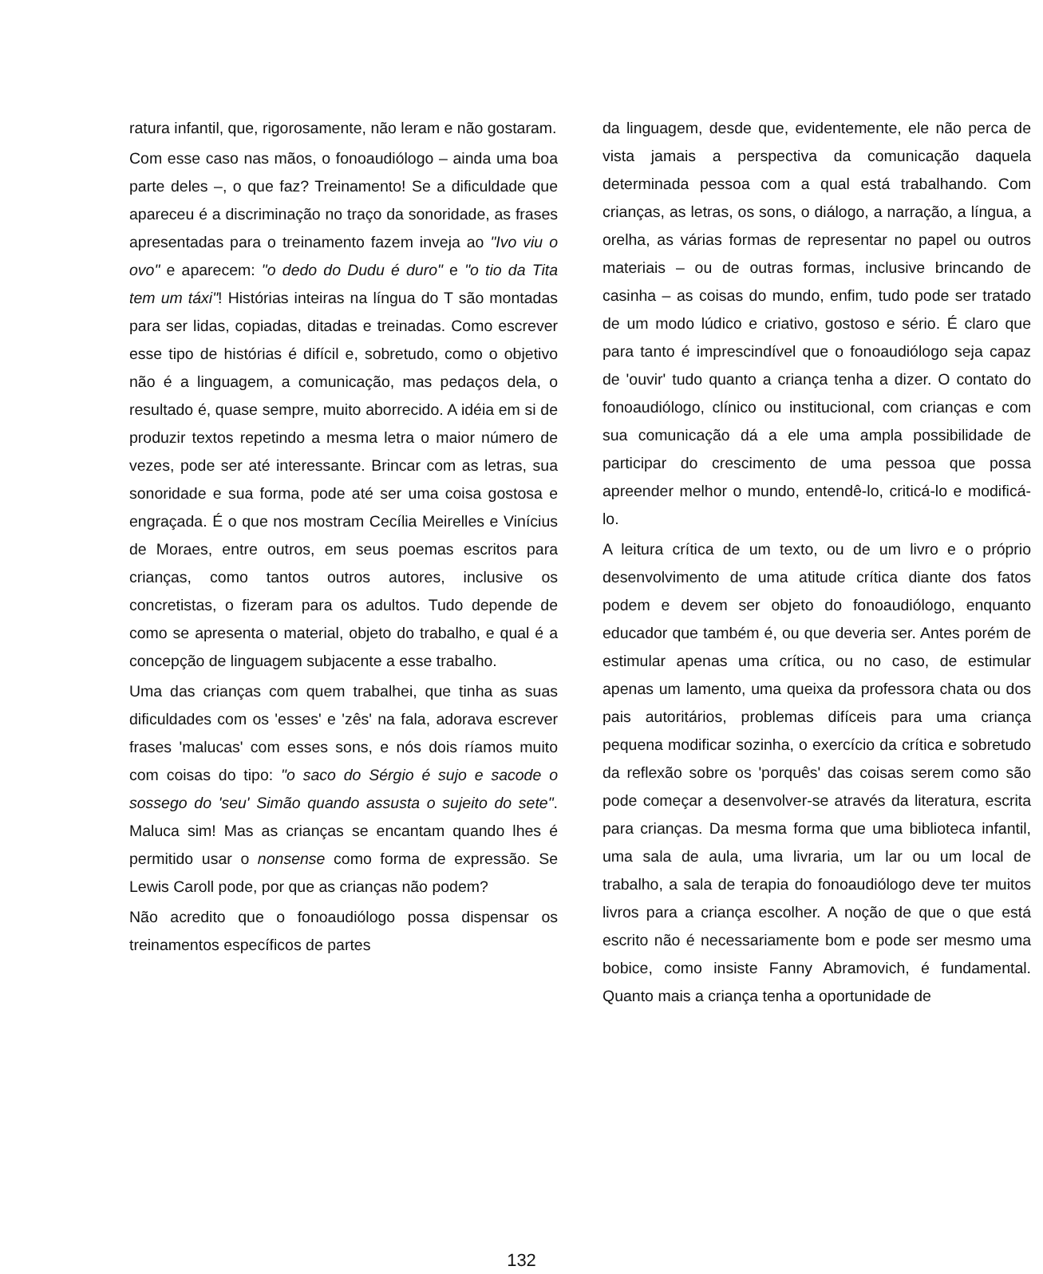ratura infantil, que, rigorosamente, não leram e não gostaram.
Com esse caso nas mãos, o fonoaudiólogo – ainda uma boa parte deles –, o que faz? Treinamento! Se a dificuldade que apareceu é a discriminação no traço da sonoridade, as frases apresentadas para o treinamento fazem inveja ao "Ivo viu o ovo" e aparecem: "o dedo do Dudu é duro" e "o tio da Tita tem um táxi"! Histórias inteiras na língua do T são montadas para ser lidas, copiadas, ditadas e treinadas. Como escrever esse tipo de histórias é difícil e, sobretudo, como o objetivo não é a linguagem, a comunicação, mas pedaços dela, o resultado é, quase sempre, muito aborrecido. A idéia em si de produzir textos repetindo a mesma letra o maior número de vezes, pode ser até interessante. Brincar com as letras, sua sonoridade e sua forma, pode até ser uma coisa gostosa e engraçada. É o que nos mostram Cecília Meirelles e Vinícius de Moraes, entre outros, em seus poemas escritos para crianças, como tantos outros autores, inclusive os concretistas, o fizeram para os adultos. Tudo depende de como se apresenta o material, objeto do trabalho, e qual é a concepção de linguagem subjacente a esse trabalho.
Uma das crianças com quem trabalhei, que tinha as suas dificuldades com os 'esses' e 'zês' na fala, adorava escrever frases 'malucas' com esses sons, e nós dois ríamos muito com coisas do tipo: "o saco do Sérgio é sujo e sacode o sossego do 'seu' Simão quando assusta o sujeito do sete". Maluca sim! Mas as crianças se encantam quando lhes é permitido usar o nonsense como forma de expressão. Se Lewis Caroll pode, por que as crianças não podem?
Não acredito que o fonoaudiólogo possa dispensar os treinamentos específicos de partes
da linguagem, desde que, evidentemente, ele não perca de vista jamais a perspectiva da comunicação daquela determinada pessoa com a qual está trabalhando. Com crianças, as letras, os sons, o diálogo, a narração, a língua, a orelha, as várias formas de representar no papel ou outros materiais – ou de outras formas, inclusive brincando de casinha – as coisas do mundo, enfim, tudo pode ser tratado de um modo lúdico e criativo, gostoso e sério. É claro que para tanto é imprescindível que o fonoaudiólogo seja capaz de 'ouvir' tudo quanto a criança tenha a dizer. O contato do fonoaudiólogo, clínico ou institucional, com crianças e com sua comunicação dá a ele uma ampla possibilidade de participar do crescimento de uma pessoa que possa apreender melhor o mundo, entendê-lo, criticá-lo e modificá-lo.
A leitura crítica de um texto, ou de um livro e o próprio desenvolvimento de uma atitude crítica diante dos fatos podem e devem ser objeto do fonoaudiólogo, enquanto educador que também é, ou que deveria ser. Antes porém de estimular apenas uma crítica, ou no caso, de estimular apenas um lamento, uma queixa da professora chata ou dos pais autoritários, problemas difíceis para uma criança pequena modificar sozinha, o exercício da crítica e sobretudo da reflexão sobre os 'porquês' das coisas serem como são pode começar a desenvolver-se através da literatura, escrita para crianças. Da mesma forma que uma biblioteca infantil, uma sala de aula, uma livraria, um lar ou um local de trabalho, a sala de terapia do fonoaudiólogo deve ter muitos livros para a criança escolher. A noção de que o que está escrito não é necessariamente bom e pode ser mesmo uma bobice, como insiste Fanny Abramovich, é fundamental. Quanto mais a criança tenha a oportunidade de
132